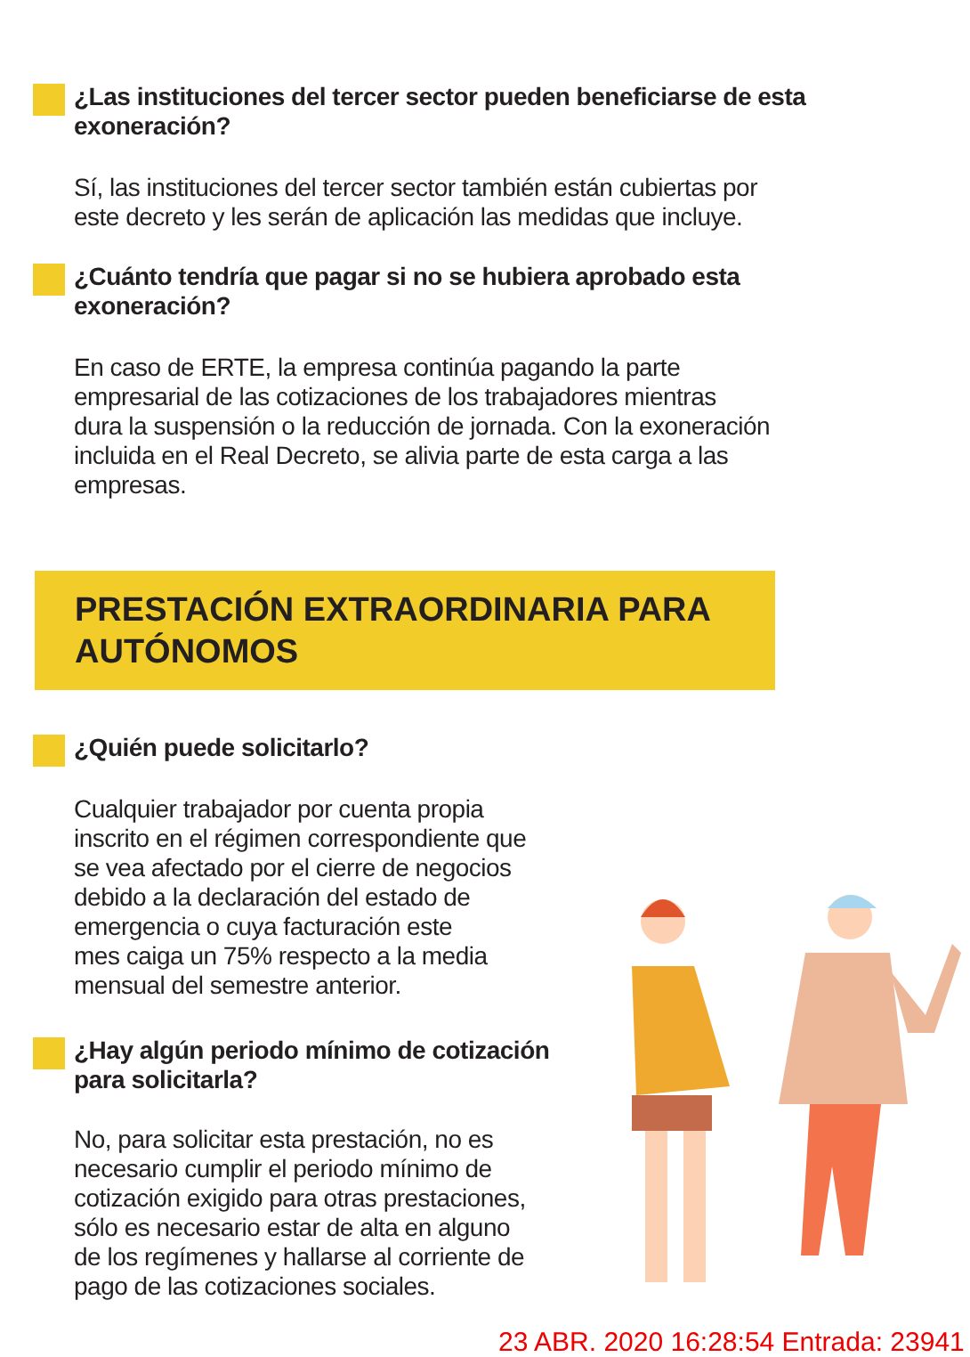¿Las instituciones del tercer sector pueden beneficiarse de esta exoneración?
Sí, las instituciones del tercer sector también están cubiertas por
este decreto y les serán de aplicación las medidas que incluye.
¿Cuánto tendría que pagar si no se hubiera aprobado esta exoneración?
En caso de ERTE, la empresa continúa pagando la parte
empresarial de las cotizaciones de los trabajadores mientras
dura la suspensión o la reducción de jornada. Con la exoneración
incluida en el Real Decreto, se alivia parte de esta carga a las
empresas.
PRESTACIÓN EXTRAORDINARIA PARA AUTÓNOMOS
¿Quién puede solicitarlo?
Cualquier trabajador por cuenta propia
inscrito en el régimen correspondiente que
se vea afectado por el cierre de negocios
debido a la declaración del estado de
emergencia o cuya facturación este
mes caiga un 75% respecto a la media
mensual del semestre anterior.
¿Hay algún periodo mínimo de cotización para solicitarla?
No, para solicitar esta prestación, no es
necesario cumplir el periodo mínimo de
cotización exigido para otras prestaciones,
sólo es necesario estar de alta en alguno
de los regímenes y hallarse al corriente de
pago de las cotizaciones sociales.
23 ABR. 2020 16:28:54 Entrada: 23941